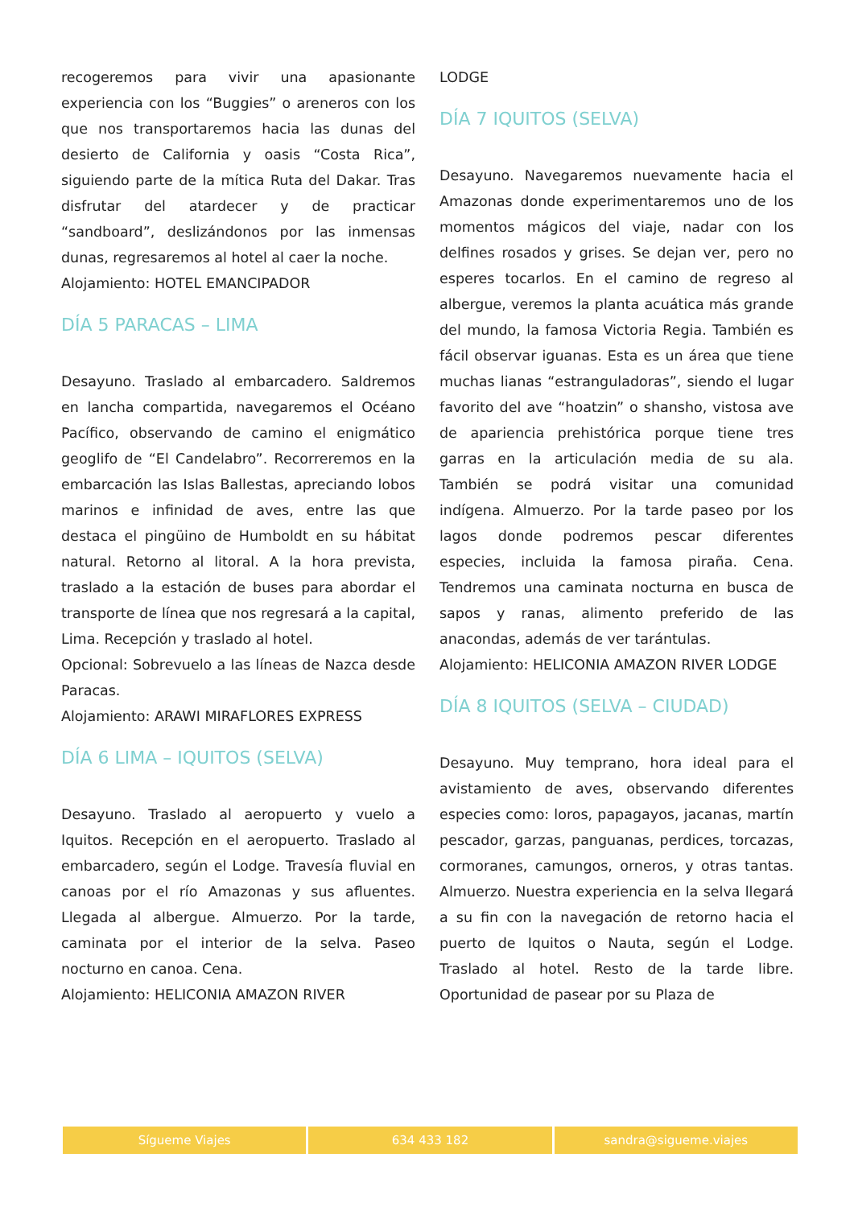recogeremos para vivir una apasionante experiencia con los “Buggies” o areneros con los que nos transportaremos hacia las dunas del desierto de California y oasis “Costa Rica”, siguiendo parte de la mítica Ruta del Dakar. Tras disfrutar del atardecer y de practicar “sandboard”, deslizándonos por las inmensas dunas, regresaremos al hotel al caer la noche.
Alojamiento: HOTEL EMANCIPADOR
DÍA 5 PARACAS – LIMA
Desayuno. Traslado al embarcadero. Saldremos en lancha compartida, navegaremos el Océano Pacífico, observando de camino el enigmático geoglifo de “El Candelabro”. Recorreremos en la embarcación las Islas Ballestas, apreciando lobos marinos e infinidad de aves, entre las que destaca el pingüino de Humboldt en su hábitat natural. Retorno al litoral. A la hora prevista, traslado a la estación de buses para abordar el transporte de línea que nos regresará a la capital, Lima. Recepción y traslado al hotel.
Opcional: Sobrevuelo a las líneas de Nazca desde Paracas.
Alojamiento: ARAWI MIRAFLORES EXPRESS
DÍA 6 LIMA – IQUITOS (SELVA)
Desayuno. Traslado al aeropuerto y vuelo a Iquitos. Recepción en el aeropuerto. Traslado al embarcadero, según el Lodge. Travesía fluvial en canoas por el río Amazonas y sus afluentes. Llegada al albergue. Almuerzo. Por la tarde, caminata por el interior de la selva. Paseo nocturno en canoa. Cena.
Alojamiento: HELICONIA AMAZON RIVER
LODGE
DÍA 7 IQUITOS (SELVA)
Desayuno. Navegaremos nuevamente hacia el Amazonas donde experimentaremos uno de los momentos mágicos del viaje, nadar con los delfines rosados y grises. Se dejan ver, pero no esperes tocarlos. En el camino de regreso al albergue, veremos la planta acuática más grande del mundo, la famosa Victoria Regia. También es fácil observar iguanas. Esta es un área que tiene muchas lianas “estranguladoras”, siendo el lugar favorito del ave “hoatzin” o shansho, vistosa ave de apariencia prehistórica porque tiene tres garras en la articulación media de su ala. También se podrá visitar una comunidad indígena. Almuerzo. Por la tarde paseo por los lagos donde podremos pescar diferentes especies, incluida la famosa piraña. Cena. Tendremos una caminata nocturna en busca de sapos y ranas, alimento preferido de las anacondas, además de ver tarántulas.
Alojamiento: HELICONIA AMAZON RIVER LODGE
DÍA 8 IQUITOS (SELVA – CIUDAD)
Desayuno. Muy temprano, hora ideal para el avistamiento de aves, observando diferentes especies como: loros, papagayos, jacanas, martín pescador, garzas, panguanas, perdices, torcazas, cormoranes, camungos, orneros, y otras tantas. Almuerzo. Nuestra experiencia en la selva llegará a su fin con la navegación de retorno hacia el puerto de Iquitos o Nauta, según el Lodge. Traslado al hotel. Resto de la tarde libre. Oportunidad de pasear por su Plaza de
Sígueme Viajes 634 433 182 sandra@sigueme.viajes